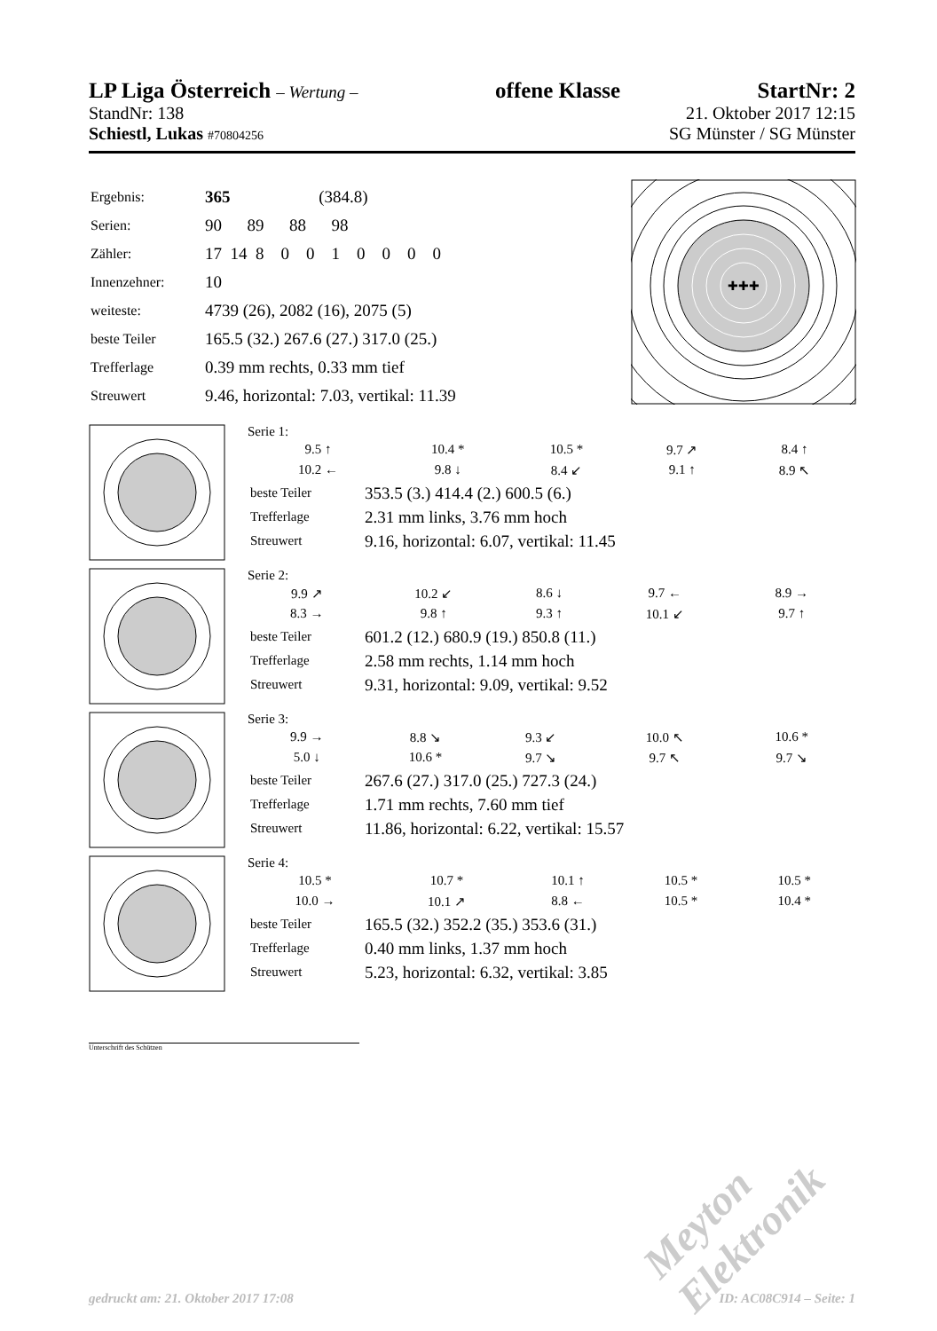LP Liga Österreich – Wertung – offene Klasse StartNr: 2
StandNr: 138 21. Oktober 2017 12:15
Schiestl, Lukas #70804256 SG Münster / SG Münster
| Ergebnis: | 365 (384.8) |
| Serien: | 90 89 88 98 |
| Zähler: | 17 14 8 0 0 1 0 0 0 0 |
| Innenzehner: | 10 |
| weiteste: | 4739 (26), 2082 (16), 2075 (5) |
| beste Teiler | 165.5 (32.) 267.6 (27.) 317.0 (25.) |
| Trefferlage | 0.39 mm rechts, 0.33 mm tief |
| Streuwert | 9.46, horizontal: 7.03, vertikal: 11.39 |
✚✚✚
Serie 1:
| 9.5 ↑ | 10.4 * | 10.5 * | 9.7 ↗ | 8.4 ↑ |
| 10.2 ← | 9.8 ↓ | 8.4 ↙ | 9.1 ↑ | 8.9 ↖ |
| beste Teiler | 353.5 (3.) 414.4 (2.) 600.5 (6.) |
| Trefferlage | 2.31 mm links, 3.76 mm hoch |
| Streuwert | 9.16, horizontal: 6.07, vertikal: 11.45 |
Serie 2:
| 9.9 ↗ | 10.2 ↙ | 8.6 ↓ | 9.7 ← | 8.9 → |
| 8.3 → | 9.8 ↑ | 9.3 ↑ | 10.1 ↙ | 9.7 ↑ |
| beste Teiler | 601.2 (12.) 680.9 (19.) 850.8 (11.) |
| Trefferlage | 2.58 mm rechts, 1.14 mm hoch |
| Streuwert | 9.31, horizontal: 9.09, vertikal: 9.52 |
Serie 3:
| 9.9 → | 8.8 ↘ | 9.3 ↙ | 10.0 ↖ | 10.6 * |
| 5.0 ↓ | 10.6 * | 9.7 ↘ | 9.7 ↖ | 9.7 ↘ |
| beste Teiler | 267.6 (27.) 317.0 (25.) 727.3 (24.) |
| Trefferlage | 1.71 mm rechts, 7.60 mm tief |
| Streuwert | 11.86, horizontal: 6.22, vertikal: 15.57 |
Serie 4:
| 10.5 * | 10.7 * | 10.1 ↑ | 10.5 * | 10.5 * |
| 10.0 → | 10.1 ↗ | 8.8 ← | 10.5 * | 10.4 * |
| beste Teiler | 165.5 (32.) 352.2 (35.) 353.6 (31.) |
| Trefferlage | 0.40 mm links, 1.37 mm hoch |
| Streuwert | 5.23, horizontal: 6.32, vertikal: 3.85 |
Unterschrift des Schützen
Meyton Elektronik
gedruckt am: 21. Oktober 2017 17:08
ID: AC08C914 – Seite: 1